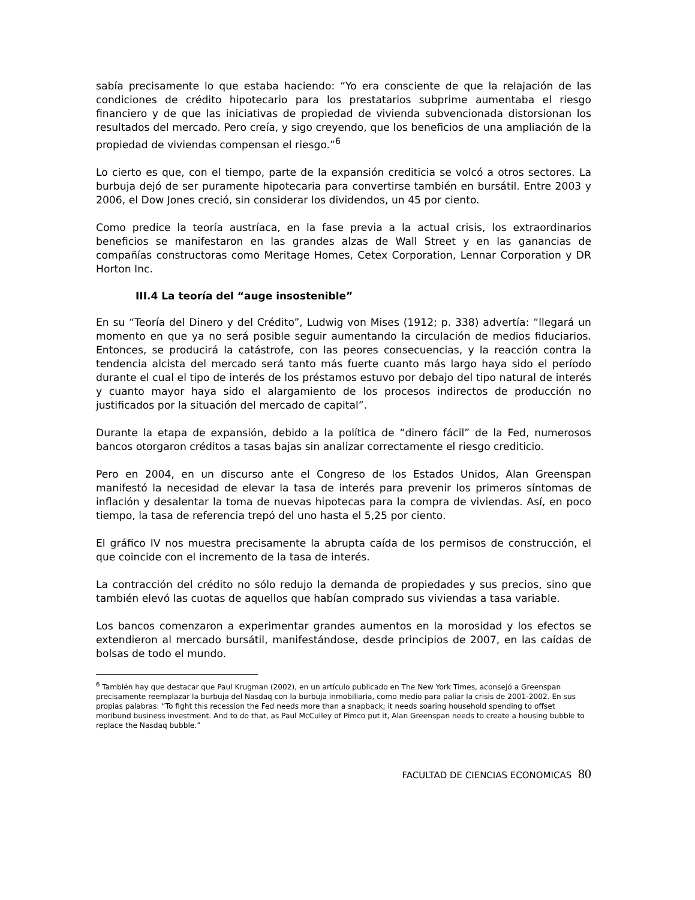sabía precisamente lo que estaba haciendo: “Yo era consciente de que la relajación de las condiciones de crédito hipotecario para los prestatarios subprime aumentaba el riesgo financiero y de que las iniciativas de propiedad de vivienda subvencionada distorsionan los resultados del mercado. Pero creía, y sigo creyendo, que los beneficios de una ampliación de la propiedad de viviendas compensan el riesgo.”<sup>6</sup>
Lo cierto es que, con el tiempo, parte de la expansión crediticia se volcó a otros sectores. La burbuja dejó de ser puramente hipotecaria para convertirse también en bursátil. Entre 2003 y 2006, el Dow Jones creció, sin considerar los dividendos, un 45 por ciento.
Como predice la teoría austríaca, en la fase previa a la actual crisis, los extraordinarios beneficios se manifestaron en las grandes alzas de Wall Street y en las ganancias de compañías constructoras como Meritage Homes, Cetex Corporation, Lennar Corporation y DR Horton Inc.
III.4 La teoría del “auge insostenible”
En su “Teoría del Dinero y del Crédito”, Ludwig von Mises (1912; p. 338) advertía: “llegará un momento en que ya no será posible seguir aumentando la circulación de medios fiduciarios. Entonces, se producirá la catástrofe, con las peores consecuencias, y la reacción contra la tendencia alcista del mercado será tanto más fuerte cuanto más largo haya sido el período durante el cual el tipo de interés de los préstamos estuvo por debajo del tipo natural de interés y cuanto mayor haya sido el alargamiento de los procesos indirectos de producción no justificados por la situación del mercado de capital”.
Durante la etapa de expansión, debido a la política de “dinero fácil” de la Fed, numerosos bancos otorgaron créditos a tasas bajas sin analizar correctamente el riesgo crediticio.
Pero en 2004, en un discurso ante el Congreso de los Estados Unidos, Alan Greenspan manifestó la necesidad de elevar la tasa de interés para prevenir los primeros síntomas de inflación y desalentar la toma de nuevas hipotecas para la compra de viviendas. Así, en poco tiempo, la tasa de referencia trepó del uno hasta el 5,25 por ciento.
El gráfico IV nos muestra precisamente la abrupta caída de los permisos de construcción, el que coincide con el incremento de la tasa de interés.
La contracción del crédito no sólo redujo la demanda de propiedades y sus precios, sino que también elevó las cuotas de aquellos que habían comprado sus viviendas a tasa variable.
Los bancos comenzaron a experimentar grandes aumentos en la morosidad y los efectos se extendieron al mercado bursátil, manifestándose, desde principios de 2007, en las caídas de bolsas de todo el mundo.
<sup>6</sup> También hay que destacar que Paul Krugman (2002), en un artículo publicado en The New York Times, aconsejó a Greenspan precisamente reemplazar la burbuja del Nasdaq con la burbuja inmobiliaria, como medio para paliar la crisis de 2001-2002. En sus propias palabras: “To fight this recession the Fed needs more than a snapback; it needs soaring household spending to offset moribund business investment. And to do that, as Paul McCulley of Pimco put it, Alan Greenspan needs to create a housing bubble to replace the Nasdaq bubble.”
FACULTAD DE CIENCIAS ECONOMICAS 80